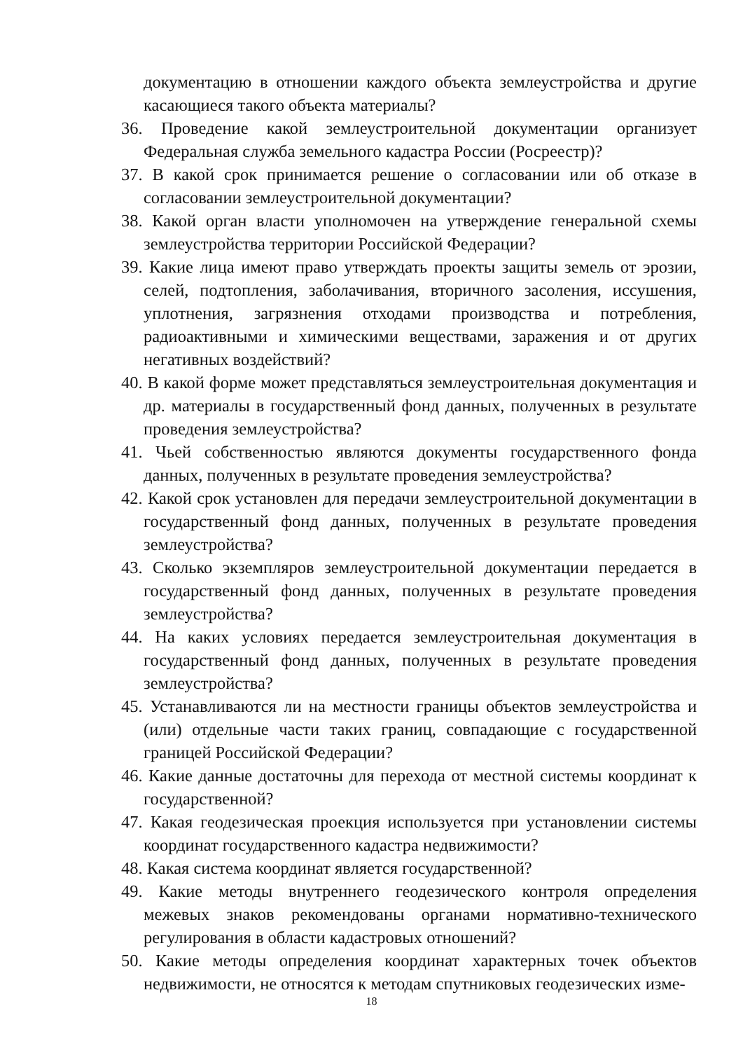документацию в отношении каждого объекта землеустройства и другие касающиеся такого объекта материалы?
36. Проведение какой землеустроительной документации организует Федеральная служба земельного кадастра России (Росреестр)?
37. В какой срок принимается решение о согласовании или об отказе в согласовании землеустроительной документации?
38. Какой орган власти уполномочен на утверждение генеральной схемы землеустройства территории Российской Федерации?
39. Какие лица имеют право утверждать проекты защиты земель от эрозии, селей, подтопления, заболачивания, вторичного засоления, иссушения, уплотнения, загрязнения отходами производства и потребления, радиоактивными и химическими веществами, заражения и от других негативных воздействий?
40. В какой форме может представляться землеустроительная документация и др. материалы в государственный фонд данных, полученных в результате проведения землеустройства?
41. Чьей собственностью являются документы государственного фонда данных, полученных в результате проведения землеустройства?
42. Какой срок установлен для передачи землеустроительной документации в государственный фонд данных, полученных в результате проведения землеустройства?
43. Сколько экземпляров землеустроительной документации передается в государственный фонд данных, полученных в результате проведения землеустройства?
44. На каких условиях передается землеустроительная документация в государственный фонд данных, полученных в результате проведения землеустройства?
45. Устанавливаются ли на местности границы объектов землеустройства и (или) отдельные части таких границ, совпадающие с государственной границей Российской Федерации?
46. Какие данные достаточны для перехода от местной системы координат к государственной?
47. Какая геодезическая проекция используется при установлении системы координат государственного кадастра недвижимости?
48. Какая система координат является государственной?
49. Какие методы внутреннего геодезического контроля определения межевых знаков рекомендованы органами нормативно-технического регулирования в области кадастровых отношений?
50. Какие методы определения координат характерных точек объектов недвижимости, не относятся к методам спутниковых геодезических изме-
18